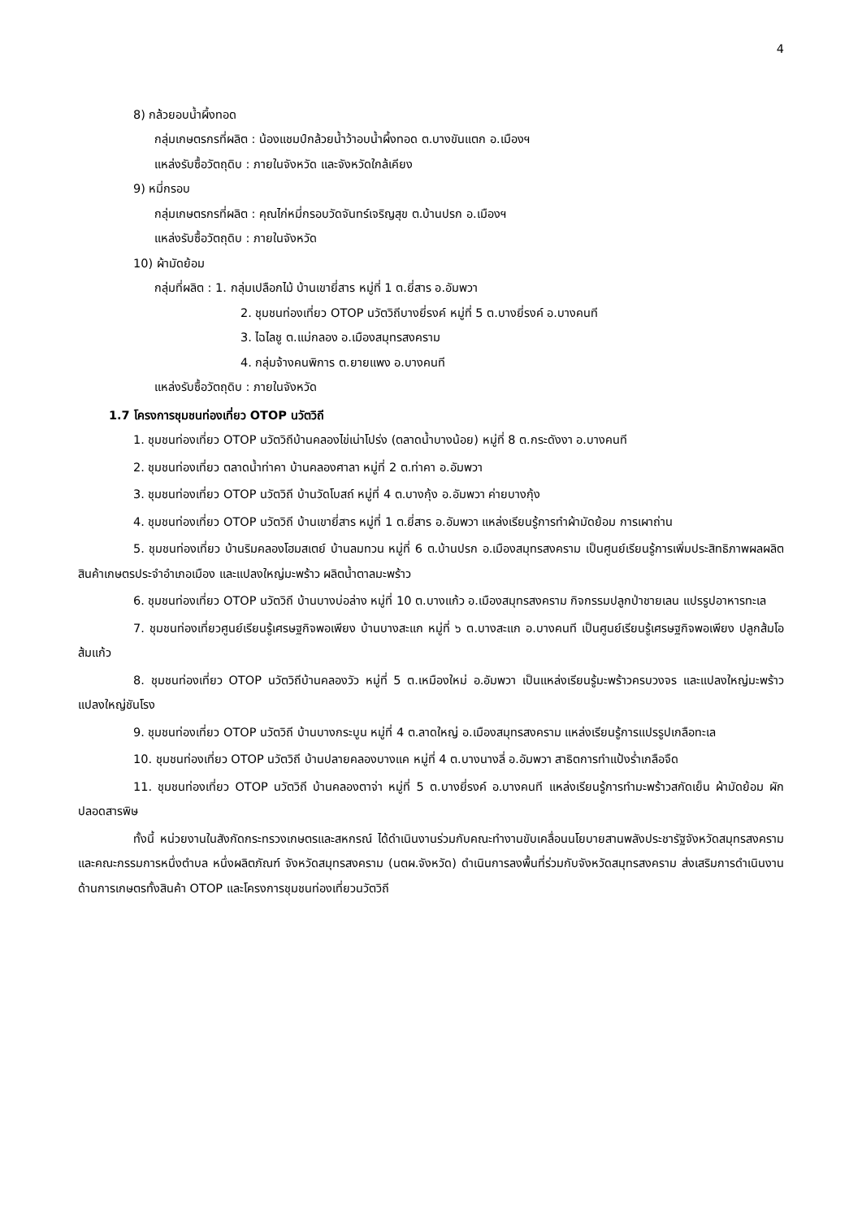4
8) กล้วยอบน้ำผึ้งทอด
กลุ่มเกษตรกรที่ผลิต : น้องแชมป์กล้วยน้ำว้าอบน้ำผึ้งทอด ต.บางขันแตก อ.เมืองฯ
แหล่งรับซื้อวัตถุดิบ : ภายในจังหวัด และจังหวัดใกล้เคียง
9) หมี่กรอบ
กลุ่มเกษตรกรที่ผลิต : คุณไก่หมี่กรอบวัดจันทร์เจริญสุข ต.บ้านปรก อ.เมืองฯ
แหล่งรับซื้อวัตถุดิบ : ภายในจังหวัด
10) ผ้ามัดย้อม
กลุ่มที่ผลิต : 1. กลุ่มเปลือกไม้ บ้านเขายี่สาร หมู่ที่ 1 ต.ยี่สาร อ.อัมพวา
2. ชุมชนท่องเที่ยว OTOP นวัตวิถีบางยี่รงค์ หมู่ที่ 5 ต.บางยี่รงค์ อ.บางคนที
3. ไฉไลชู ต.แม่กลอง อ.เมืองสมุทรสงคราม
4. กลุ่มจ้างคนพิการ ต.ยายแพง อ.บางคนที
แหล่งรับซื้อวัตถุดิบ : ภายในจังหวัด
1.7 โครงการชุมชนท่องเที่ยว OTOP นวัตวิถี
1. ชุมชนท่องเที่ยว OTOP นวัตวิถีบ้านคลองไข่เน่าโปร่ง (ตลาดน้ำบางน้อย) หมู่ที่ 8 ต.กระดังงา อ.บางคนที
2. ชุมชนท่องเที่ยว ตลาดน้ำท่าคา บ้านคลองศาลา หมู่ที่ 2 ต.ท่าคา อ.อัมพวา
3. ชุมชนท่องเที่ยว OTOP นวัตวิถี บ้านวัดโบสถ์ หมู่ที่ 4 ต.บางกุ้ง อ.อัมพวา ค่ายบางกุ้ง
4. ชุมชนท่องเที่ยว OTOP นวัตวิถี บ้านเขายี่สาร หมู่ที่ 1 ต.ยี่สาร อ.อัมพวา แหล่งเรียนรู้การทำผ้ามัดย้อม การเผาถ่าน
5. ชุมชนท่องเที่ยว บ้านริมคลองโฮมสเตย์ บ้านลมทวน หมู่ที่ 6 ต.บ้านปรก อ.เมืองสมุทรสงคราม เป็นศูนย์เรียนรู้การเพิ่มประสิทธิภาพผลผลิตสินค้าเกษตรประจำอำเภอเมือง และแปลงใหญ่มะพร้าว ผลิตน้ำตาลมะพร้าว
6. ชุมชนท่องเที่ยว OTOP นวัตวิถี บ้านบางบ่อล่าง หมู่ที่ 10 ต.บางแก้ว อ.เมืองสมุทรสงคราม กิจกรรมปลูกป่าชายเลน แปรรูปอาหารทะเล
7. ชุมชนท่องเที่ยวศูนย์เรียนรู้เศรษฐกิจพอเพียง บ้านบางสะแก หมู่ที่ ๖ ต.บางสะแก อ.บางคนที เป็นศูนย์เรียนรู้เศรษฐกิจพอเพียง ปลูกส้มโอ ส้มแก้ว
8. ชุมชนท่องเที่ยว OTOP นวัตวิถีบ้านคลองวัว หมู่ที่ 5 ต.เหมืองใหม่ อ.อัมพวา เป็นแหล่งเรียนรู้มะพร้าวครบวงจร และแปลงใหญ่มะพร้าว แปลงใหญ่ชันโรง
9. ชุมชนท่องเที่ยว OTOP นวัตวิถี บ้านบางกระบูน หมู่ที่ 4 ต.ลาดใหญ่ อ.เมืองสมุทรสงคราม แหล่งเรียนรู้การแปรรูปเกลือทะเล
10. ชุมชนท่องเที่ยว OTOP นวัตวิถี บ้านปลายคลองบางแค หมู่ที่ 4 ต.บางนางลี่ อ.อัมพวา สาธิตการทำแป้งร่ำเกลือจืด
11. ชุมชนท่องเที่ยว OTOP นวัตวิถี บ้านคลองตาจ่า หมู่ที่ 5 ต.บางยี่รงค์ อ.บางคนที แหล่งเรียนรู้การทำมะพร้าวสกัดเย็น ผ้ามัดย้อม ผักปลอดสารพิษ
ทั้งนี้ หน่วยงานในสังกัดกระทรวงเกษตรและสหกรณ์ ได้ดำเนินงานร่วมกับคณะทำงานขับเคลื่อนนโยบายสานพลังประชารัฐจังหวัดสมุทรสงคราม และคณะกรรมการหนึ่งตำบล หนึ่งผลิตภัณฑ์ จังหวัดสมุทรสงคราม (นตผ.จังหวัด) ดำเนินการลงพื้นที่ร่วมกับจังหวัดสมุทรสงคราม ส่งเสริมการดำเนินงานด้านการเกษตรทั้งสินค้า OTOP และโครงการชุมชนท่องเที่ยวนวัตวิถี